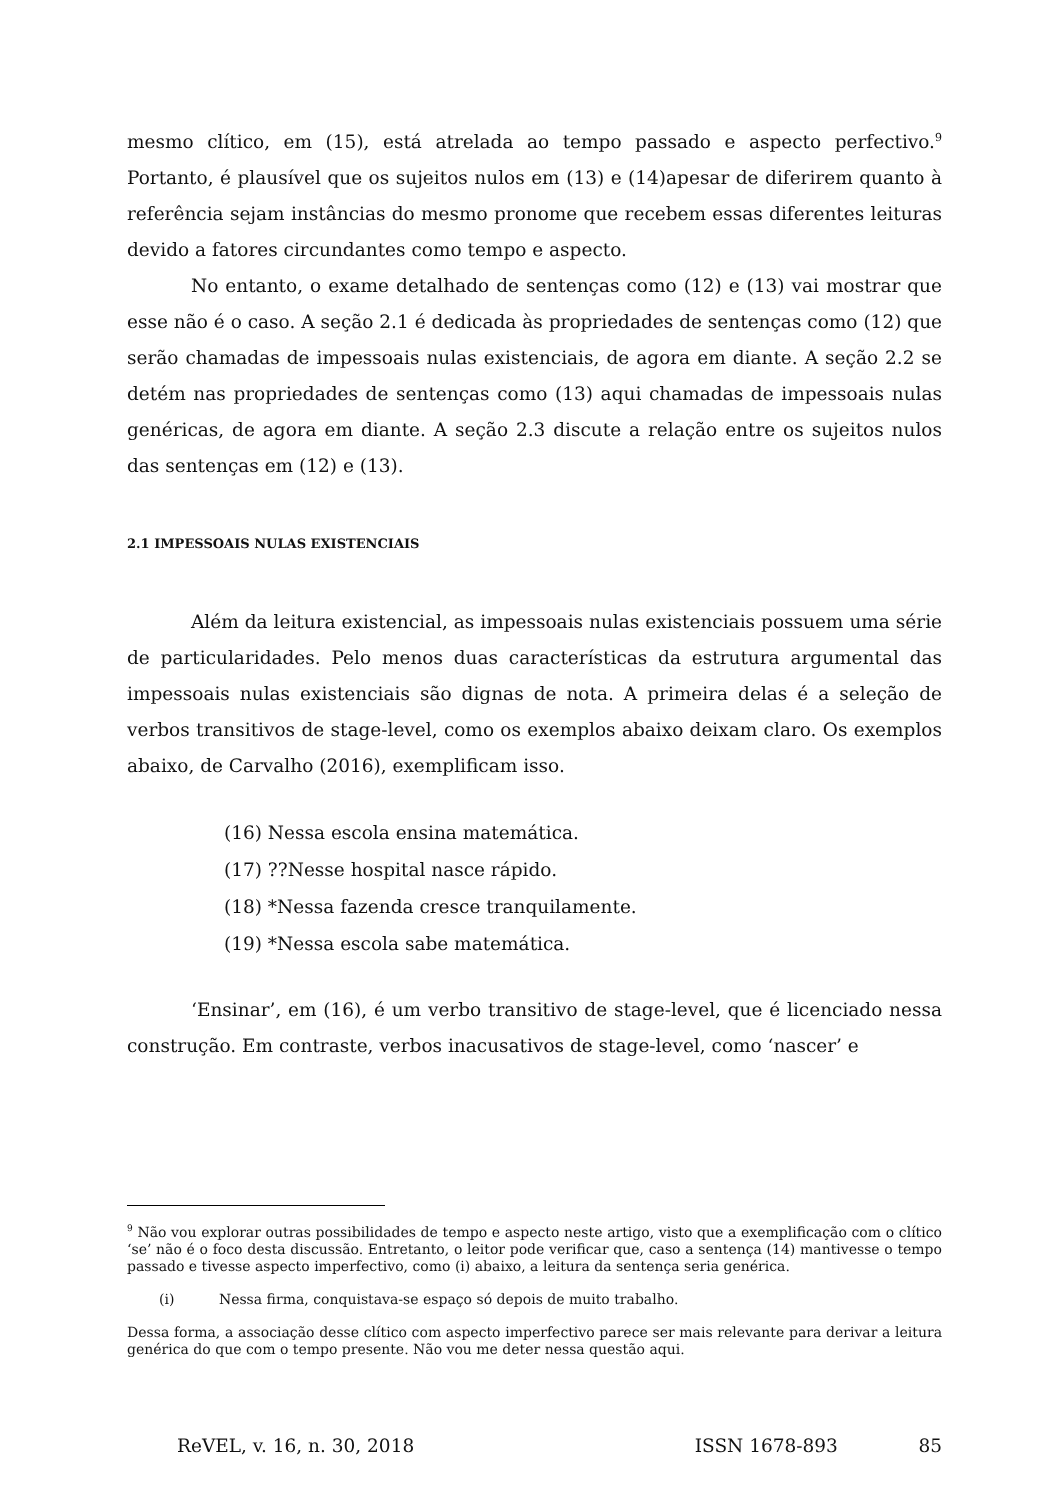mesmo clítico, em (15), está atrelada ao tempo passado e aspecto perfectivo.<sup>9</sup> Portanto, é plausível que os sujeitos nulos em (13) e (14)apesar de diferirem quanto à referência sejam instâncias do mesmo pronome que recebem essas diferentes leituras devido a fatores circundantes como tempo e aspecto.
No entanto, o exame detalhado de sentenças como (12) e (13) vai mostrar que esse não é o caso. A seção 2.1 é dedicada às propriedades de sentenças como (12) que serão chamadas de impessoais nulas existenciais, de agora em diante. A seção 2.2 se detém nas propriedades de sentenças como (13) aqui chamadas de impessoais nulas genéricas, de agora em diante. A seção 2.3 discute a relação entre os sujeitos nulos das sentenças em (12) e (13).
2.1 IMPESSOAIS NULAS EXISTENCIAIS
Além da leitura existencial, as impessoais nulas existenciais possuem uma série de particularidades. Pelo menos duas características da estrutura argumental das impessoais nulas existenciais são dignas de nota. A primeira delas é a seleção de verbos transitivos de stage-level, como os exemplos abaixo deixam claro. Os exemplos abaixo, de Carvalho (2016), exemplificam isso.
(16) Nessa escola ensina matemática.
(17) ??Nesse hospital nasce rápido.
(18) *Nessa fazenda cresce tranquilamente.
(19) *Nessa escola sabe matemática.
‘Ensinar’, em (16), é um verbo transitivo de stage-level, que é licenciado nessa construção. Em contraste, verbos inacusativos de stage-level, como ‘nascer’ e
<sup>9</sup> Não vou explorar outras possibilidades de tempo e aspecto neste artigo, visto que a exemplificação com o clítico ‘se’ não é o foco desta discussão. Entretanto, o leitor pode verificar que, caso a sentença (14) mantivesse o tempo passado e tivesse aspecto imperfectivo, como (i) abaixo, a leitura da sentença seria genérica.
(i) Nessa firma, conquistava-se espaço só depois de muito trabalho.
Dessa forma, a associação desse clítico com aspecto imperfectivo parece ser mais relevante para derivar a leitura genérica do que com o tempo presente. Não vou me deter nessa questão aqui.
ReVEL, v. 16, n. 30, 2018 ISSN 1678-893 85